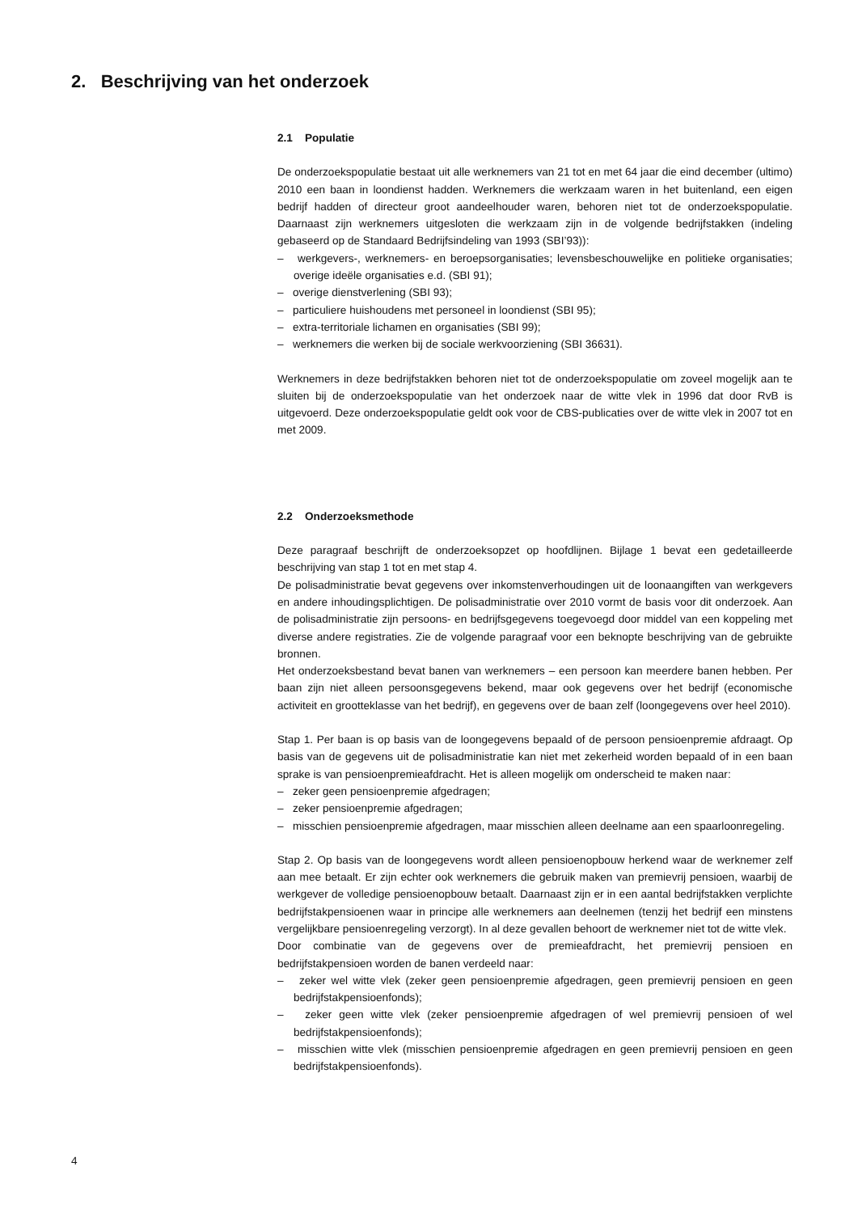2. Beschrijving van het onderzoek
2.1 Populatie
De onderzoekspopulatie bestaat uit alle werknemers van 21 tot en met 64 jaar die eind december (ultimo) 2010 een baan in loondienst hadden. Werknemers die werkzaam waren in het buitenland, een eigen bedrijf hadden of directeur groot aandeelhouder waren, behoren niet tot de onderzoekspopulatie. Daarnaast zijn werknemers uitgesloten die werkzaam zijn in de volgende bedrijfstakken (indeling gebaseerd op de Standaard Bedrijfsindeling van 1993 (SBI’93)):
– werkgevers-, werknemers- en beroepsorganisaties; levensbeschouwelijke en politieke organisaties; overige ideële organisaties e.d. (SBI 91);
– overige dienstverlening (SBI 93);
– particuliere huishoudens met personeel in loondienst (SBI 95);
– extra-territoriale lichamen en organisaties (SBI 99);
– werknemers die werken bij de sociale werkvoorziening (SBI 36631).
Werknemers in deze bedrijfstakken behoren niet tot de onderzoekspopulatie om zoveel mogelijk aan te sluiten bij de onderzoekspopulatie van het onderzoek naar de witte vlek in 1996 dat door RvB is uitgevoerd. Deze onderzoekspopulatie geldt ook voor de CBS-publicaties over de witte vlek in 2007 tot en met 2009.
2.2 Onderzoeksmethode
Deze paragraaf beschrijft de onderzoeksopzet op hoofdlijnen. Bijlage 1 bevat een gedetailleerde beschrijving van stap 1 tot en met stap 4.
De polisadministratie bevat gegevens over inkomstenverhoudingen uit de loonaangiften van werkgevers en andere inhoudingsplichtigen. De polisadministratie over 2010 vormt de basis voor dit onderzoek. Aan de polisadministratie zijn persoons- en bedrijfsgegevens toegevoegd door middel van een koppeling met diverse andere registraties. Zie de volgende paragraaf voor een beknopte beschrijving van de gebruikte bronnen.
Het onderzoeksbestand bevat banen van werknemers – een persoon kan meerdere banen hebben. Per baan zijn niet alleen persoonsgegevens bekend, maar ook gegevens over het bedrijf (economische activiteit en grootteklasse van het bedrijf), en gegevens over de baan zelf (loongegevens over heel 2010).
Stap 1. Per baan is op basis van de loongegevens bepaald of de persoon pensioenpremie afdraagt. Op basis van de gegevens uit de polisadministratie kan niet met zekerheid worden bepaald of in een baan sprake is van pensioenpremieafdracht. Het is alleen mogelijk om onderscheid te maken naar:
– zeker geen pensioenpremie afgedragen;
– zeker pensioenpremie afgedragen;
– misschien pensioenpremie afgedragen, maar misschien alleen deelname aan een spaarloonregeling.
Stap 2. Op basis van de loongegevens wordt alleen pensioenopbouw herkend waar de werknemer zelf aan mee betaalt. Er zijn echter ook werknemers die gebruik maken van premievrij pensioen, waarbij de werkgever de volledige pensioenopbouw betaalt. Daarnaast zijn er in een aantal bedrijfstakken verplichte bedrijfstakpensioenen waar in principe alle werknemers aan deelnemen (tenzij het bedrijf een minstens vergelijkbare pensioenregeling verzorgt). In al deze gevallen behoort de werknemer niet tot de witte vlek.
Door combinatie van de gegevens over de premieafdracht, het premievrij pensioen en bedrijfstakpensioen worden de banen verdeeld naar:
– zeker wel witte vlek (zeker geen pensioenpremie afgedragen, geen premievrij pensioen en geen bedrijfstakpensioenfonds);
– zeker geen witte vlek (zeker pensioenpremie afgedragen of wel premievrij pensioen of wel bedrijfstakpensioenfonds);
– misschien witte vlek (misschien pensioenpremie afgedragen en geen premievrij pensioen en geen bedrijfstakpensioenfonds).
4